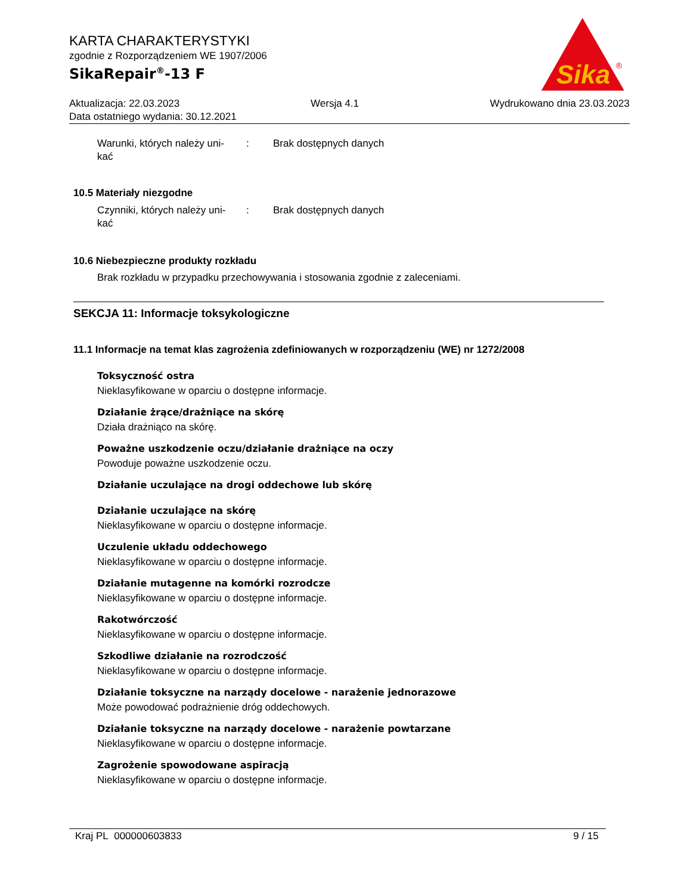KARTA CHARAKTERYSTYKI
zgodnie z Rozporządzeniem WE 1907/2006
SikaRepair<sup>®</sup>-13 F
Sika
®
Aktualizacja: 22.03.2023 Wersja 4.1 Wydrukowano dnia 23.03.2023
Data ostatniego wydania: 30.12.2021
Warunki, których należy uni-
kać
: Brak dostępnych danych
10.5 Materiały niezgodne
Czynniki, których należy uni-
kać
: Brak dostępnych danych
10.6 Niebezpieczne produkty rozkładu
Brak rozkładu w przypadku przechowywania i stosowania zgodnie z zaleceniami.
SEKCJA 11: Informacje toksykologiczne
11.1 Informacje na temat klas zagrożenia zdefiniowanych w rozporządzeniu (WE) nr 1272/2008
Toksyczność ostra
Nieklasyfikowane w oparciu o dostępne informacje.
Działanie żrące/drażniące na skórę
Działa drażniąco na skórę.
Poważne uszkodzenie oczu/działanie drażniące na oczy
Powoduje poważne uszkodzenie oczu.
Działanie uczulające na drogi oddechowe lub skórę
Działanie uczulające na skórę
Nieklasyfikowane w oparciu o dostępne informacje.
Uczulenie układu oddechowego
Nieklasyfikowane w oparciu o dostępne informacje.
Działanie mutagenne na komórki rozrodcze
Nieklasyfikowane w oparciu o dostępne informacje.
Rakotwórczość
Nieklasyfikowane w oparciu o dostępne informacje.
Szkodliwe działanie na rozrodczość
Nieklasyfikowane w oparciu o dostępne informacje.
Działanie toksyczne na narządy docelowe - narażenie jednorazowe
Może powodować podrażnienie dróg oddechowych.
Działanie toksyczne na narządy docelowe - narażenie powtarzane
Nieklasyfikowane w oparciu o dostępne informacje.
Zagrożenie spowodowane aspiracją
Nieklasyfikowane w oparciu o dostępne informacje.
Kraj PL 000000603833 9 / 15